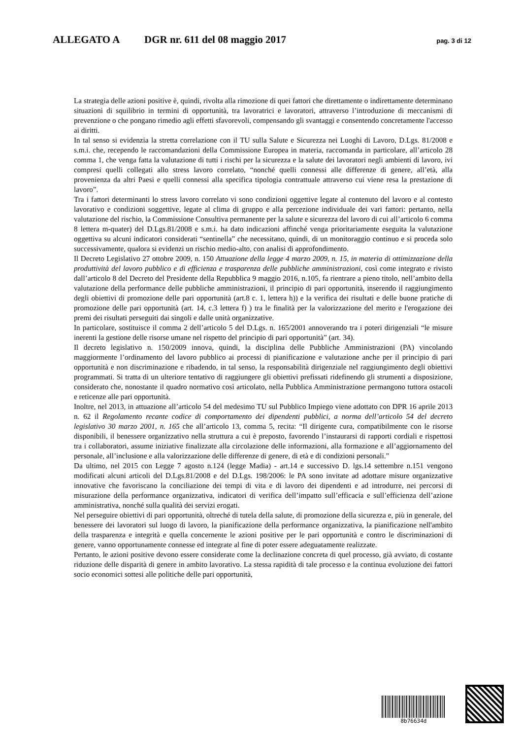ALLEGATO A DGR nr. 611 del 08 maggio 2017 pag. 3 di 12
La strategia delle azioni positive è, quindi, rivolta alla rimozione di quei fattori che direttamente o indirettamente determinano situazioni di squilibrio in termini di opportunità, tra lavoratrici e lavoratori, attraverso l’introduzione di meccanismi di prevenzione o che pongano rimedio agli effetti sfavorevoli, compensando gli svantaggi e consentendo concretamente l'accesso ai diritti.
In tal senso si evidenzia la stretta correlazione con il TU sulla Salute e Sicurezza nei Luoghi di Lavoro, D.Lgs. 81/2008 e s.m.i. che, recependo le raccomandazioni della Commissione Europea in materia, raccomanda in particolare, all’articolo 28 comma 1, che venga fatta la valutazione di tutti i rischi per la sicurezza e la salute dei lavoratori negli ambienti di lavoro, ivi compresi quelli collegati allo stress lavoro correlato, “nonché quelli connessi alle differenze di genere, all’età, alla provenienza da altri Paesi e quelli connessi alla specifica tipologia contrattuale attraverso cui viene resa la prestazione di lavoro”.
Tra i fattori determinanti lo stress lavoro correlato vi sono condizioni oggettive legate al contenuto del lavoro e al contesto lavorativo e condizioni soggettive, legate al clima di gruppo e alla percezione individuale dei vari fattori: pertanto, nella valutazione del rischio, la Commissione Consultiva permanente per la salute e sicurezza del lavoro di cui all’articolo 6 comma 8 lettera m-quater) del D.Lgs.81/2008 e s.m.i. ha dato indicazioni affinché venga prioritariamente eseguita la valutazione oggettiva su alcuni indicatori considerati “sentinella” che necessitano, quindi, di un monitoraggio continuo e si proceda solo successivamente, qualora si evidenzi un rischio medio-alto, con analisi di approfondimento.
Il Decreto Legislativo 27 ottobre 2009, n. 150 Attuazione della legge 4 marzo 2009, n. 15, in materia di ottimizzazione della produttività del lavoro pubblico e di efficienza e trasparenza delle pubbliche amministrazioni, così come integrato e rivisto dall’articolo 8 del Decreto del Presidente della Repubblica 9 maggio 2016, n.105, fa rientrare a pieno titolo, nell’ambito della valutazione della performance delle pubbliche amministrazioni, il principio di pari opportunità, inserendo il raggiungimento degli obiettivi di promozione delle pari opportunità (art.8 c. 1, lettera h)) e la verifica dei risultati e delle buone pratiche di promozione delle pari opportunità (art. 14, c.3 lettera f) ) tra le finalità per la valorizzazione del merito e l'erogazione dei premi dei risultati perseguiti dai singoli e dalle unità organizzative.
In particolare, sostituisce il comma 2 dell’articolo 5 del D.Lgs. n. 165/2001 annoverando tra i poteri dirigenziali “le misure inerenti la gestione delle risorse umane nel rispetto del principio di pari opportunità” (art. 34).
Il decreto legislativo n. 150/2009 innova, quindi, la disciplina delle Pubbliche Amministrazioni (PA) vincolando maggiormente l’ordinamento del lavoro pubblico ai processi di pianificazione e valutazione anche per il principio di pari opportunità e non discriminazione e ribadendo, in tal senso, la responsabilità dirigenziale nel raggiungimento degli obiettivi programmati. Si tratta di un ulteriore tentativo di raggiungere gli obiettivi prefissati ridefinendo gli strumenti a disposizione, considerato che, nonostante il quadro normativo così articolato, nella Pubblica Amministrazione permangono tuttora ostacoli e reticenze alle pari opportunità.
Inoltre, nel 2013, in attuazione all’articolo 54 del medesimo TU sul Pubblico Impiego viene adottato con DPR 16 aprile 2013 n. 62 il Regolamento recante codice di comportamento dei dipendenti pubblici, a norma dell’articolo 54 del decreto legislativo 30 marzo 2001, n. 165 che all’articolo 13, comma 5, recita: “Il dirigente cura, compatibilmente con le risorse disponibili, il benessere organizzativo nella struttura a cui è preposto, favorendo l’instaurarsi di rapporti cordiali e rispettosi tra i collaboratori, assume iniziative finalizzate alla circolazione delle informazioni, alla formazione e all’aggiornamento del personale, all’inclusione e alla valorizzazione delle differenze di genere, di età e di condizioni personali.”
Da ultimo, nel 2015 con Legge 7 agosto n.124 (legge Madia) - art.14 e successivo D. lgs.14 settembre n.151 vengono modificati alcuni articoli del D.Lgs.81/2008 e del D.Lgs. 198/2006: le PA sono invitate ad adottare misure organizzative innovative che favoriscano la conciliazione dei tempi di vita e di lavoro dei dipendenti e ad introdurre, nei percorsi di misurazione della performance organizzativa, indicatori di verifica dell’impatto sull’efficacia e sull’efficienza dell’azione amministrativa, nonché sulla qualità dei servizi erogati.
Nel perseguire obiettivi di pari opportunità, oltreché di tutela della salute, di promozione della sicurezza e, più in generale, del benessere dei lavoratori sul luogo di lavoro, la pianificazione della performance organizzativa, la pianificazione nell'ambito della trasparenza e integrità e quella concernente le azioni positive per le pari opportunità e contro le discriminazioni di genere, vanno opportunamente connesse ed integrate al fine di poter essere adeguatamente realizzate.
Pertanto, le azioni positive devono essere considerate come la declinazione concreta di quel processo, già avviato, di costante riduzione delle disparità di genere in ambito lavorativo. La stessa rapidità di tale processo e la continua evoluzione dei fattori socio economici sottesi alle politiche delle pari opportunità,
8b76634d